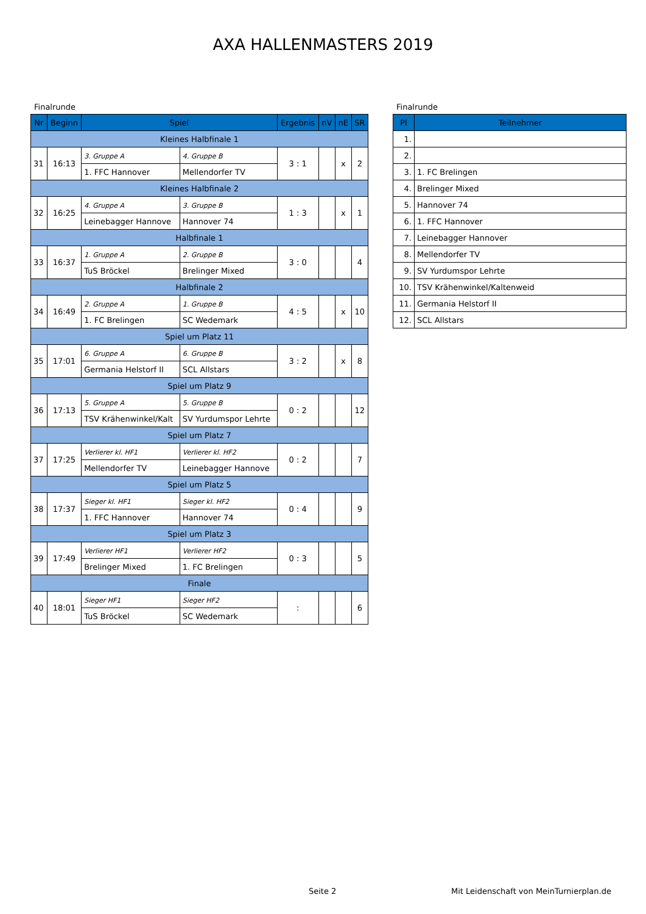AXA HALLENMASTERS 2019
Finalrunde
| Nr | Beginn | Spiel | | Ergebnis | nV | nE | SR |
| --- | --- | --- | --- | --- | --- | --- | --- |
| Kleines Halbfinale 1 | | | | | | | |
| 31 | 16:13 | 3. Gruppe A | 4. Gruppe B | 3 : 1 | | x | 2 |
| | | 1. FFC Hannover | Mellendorfer TV | | | | |
| Kleines Halbfinale 2 | | | | | | | |
| 32 | 16:25 | 4. Gruppe A | 3. Gruppe B | 1 : 3 | | x | 1 |
| | | Leinebagger Hannove | Hannover 74 | | | | |
| Halbfinale 1 | | | | | | | |
| 33 | 16:37 | 1. Gruppe A | 2. Gruppe B | 3 : 0 | | | 4 |
| | | TuS Bröckel | Brelinger Mixed | | | | |
| Halbfinale 2 | | | | | | | |
| 34 | 16:49 | 2. Gruppe A | 1. Gruppe B | 4 : 5 | | x | 10 |
| | | 1. FC Brelingen | SC Wedemark | | | | |
| Spiel um Platz 11 | | | | | | | |
| 35 | 17:01 | 6. Gruppe A | 6. Gruppe B | 3 : 2 | | x | 8 |
| | | Germania Helstorf II | SCL Allstars | | | | |
| Spiel um Platz 9 | | | | | | | |
| 36 | 17:13 | 5. Gruppe A | 5. Gruppe B | 0 : 2 | | | 12 |
| | | TSV Krähenwinkel/Kalt | SV Yurdumspor Lehrte | | | | |
| Spiel um Platz 7 | | | | | | | |
| 37 | 17:25 | Verlierer kl. HF1 | Verlierer kl. HF2 | 0 : 2 | | | 7 |
| | | Mellendorfer TV | Leinebagger Hannove | | | | |
| Spiel um Platz 5 | | | | | | | |
| 38 | 17:37 | Sieger kl. HF1 | Sieger kl. HF2 | 0 : 4 | | | 9 |
| | | 1. FFC Hannover | Hannover 74 | | | | |
| Spiel um Platz 3 | | | | | | | |
| 39 | 17:49 | Verlierer HF1 | Verlierer HF2 | 0 : 3 | | | 5 |
| | | Brelinger Mixed | 1. FC Brelingen | | | | |
| Finale | | | | | | | |
| 40 | 18:01 | Sieger HF1 | Sieger HF2 | : | | | 6 |
| | | TuS Bröckel | SC Wedemark | | | | |
Finalrunde
| Pl | Teilnehmer |
| --- | --- |
| 1. | |
| 2. | |
| 3. | 1. FC Brelingen |
| 4. | Brelinger Mixed |
| 5. | Hannover 74 |
| 6. | 1. FFC Hannover |
| 7. | Leinebagger Hannover |
| 8. | Mellendorfer TV |
| 9. | SV Yurdumspor Lehrte |
| 10. | TSV Krähenwinkel/Kaltenweid |
| 11. | Germania Helstorf II |
| 12. | SCL Allstars |
Seite 2 Mit Leidenschaft von MeinTurnierplan.de